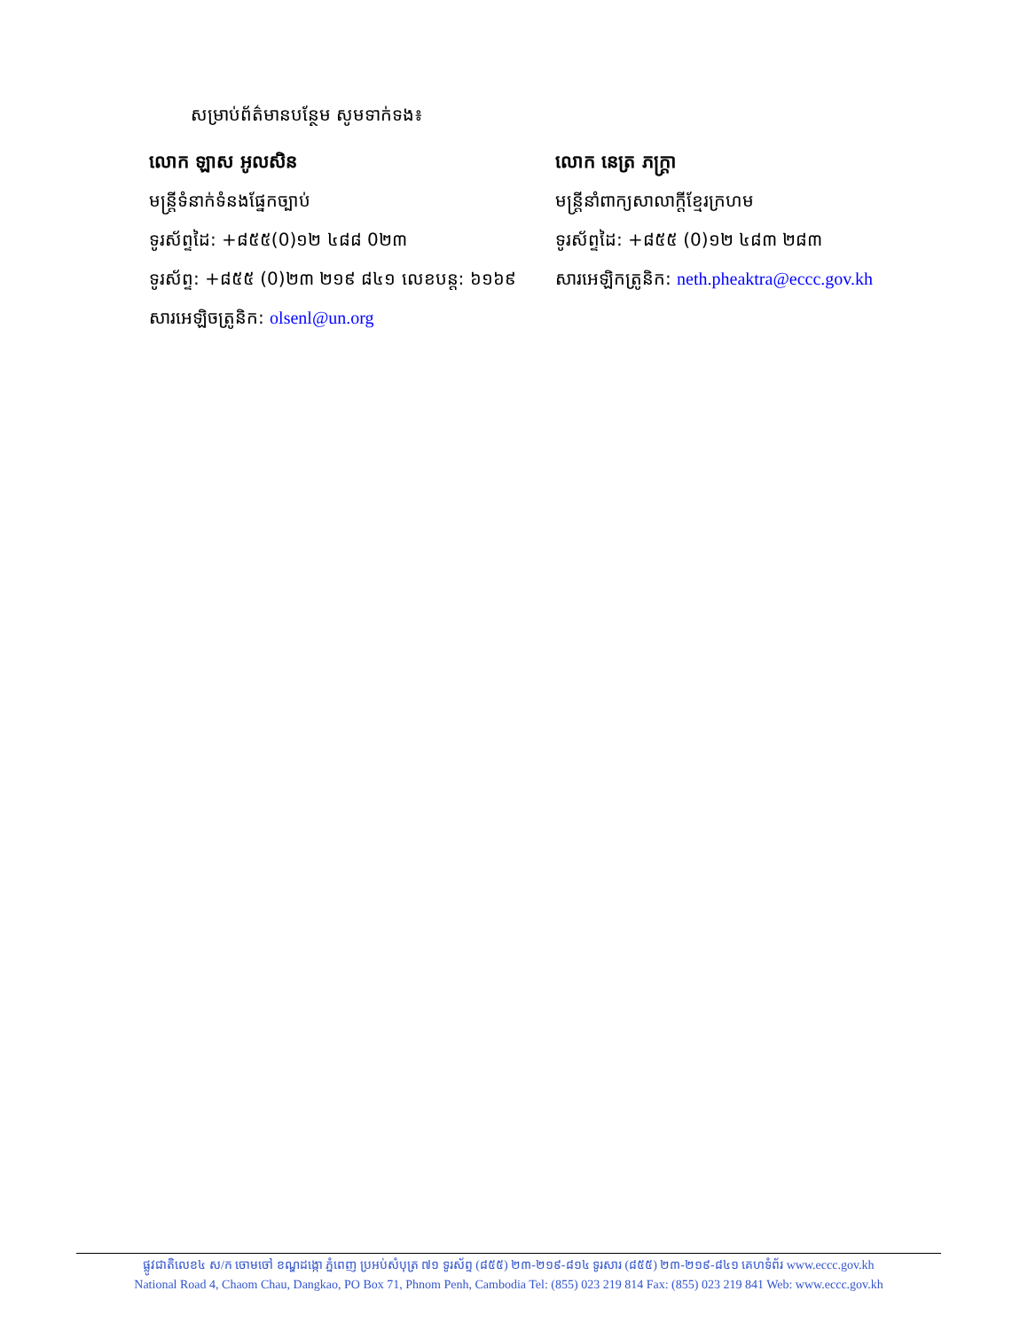សម្រាប់ព័ត៌មានបន្ថែម សូមទាក់ទង៖
លោក ឡាស អូលសិន
មន្ត្រីទំនាក់ទំនងផ្នែកច្បាប់
ទូរស័ព្ទដៃ: +៨៥៥(0)១២ ៤៨៨ 0២៣
ទូរស័ព្ទ: +៨៥៥ (0)២៣ ២១៩ ៨៤១ លេខបន្ត: ៦១៦៩
សារអេឡិចត្រូនិក: olsenl@un.org
លោក នេត្រ ភក្ត្រា
មន្ត្រីនាំពាក្យសាលាក្តីខ្មែរក្រហម
ទូរស័ព្ទដៃ: +៨៥៥ (0)១២ ៤៨៣ ២៨៣
សារអេឡិកត្រូនិក: neth.pheaktra@eccc.gov.kh
ផ្លូវជាតិលេខ៤ ស/ក ចោមចៅ ខណ្ឌដង្កោ ភ្នំពេញ ប្រអប់សំបុត្រ ៧១ ទូរស័ព្ទ (៨៥៥) ២៣-២១៩-៨១៤ ទូរសារ (៨៥៥) ២៣-២១៩-៨៤១ គេហទំព័រ www.eccc.gov.kh
National Road 4, Chaom Chau, Dangkao, PO Box 71, Phnom Penh, Cambodia Tel: (855) 023 219 814 Fax: (855) 023 219 841 Web: www.eccc.gov.kh